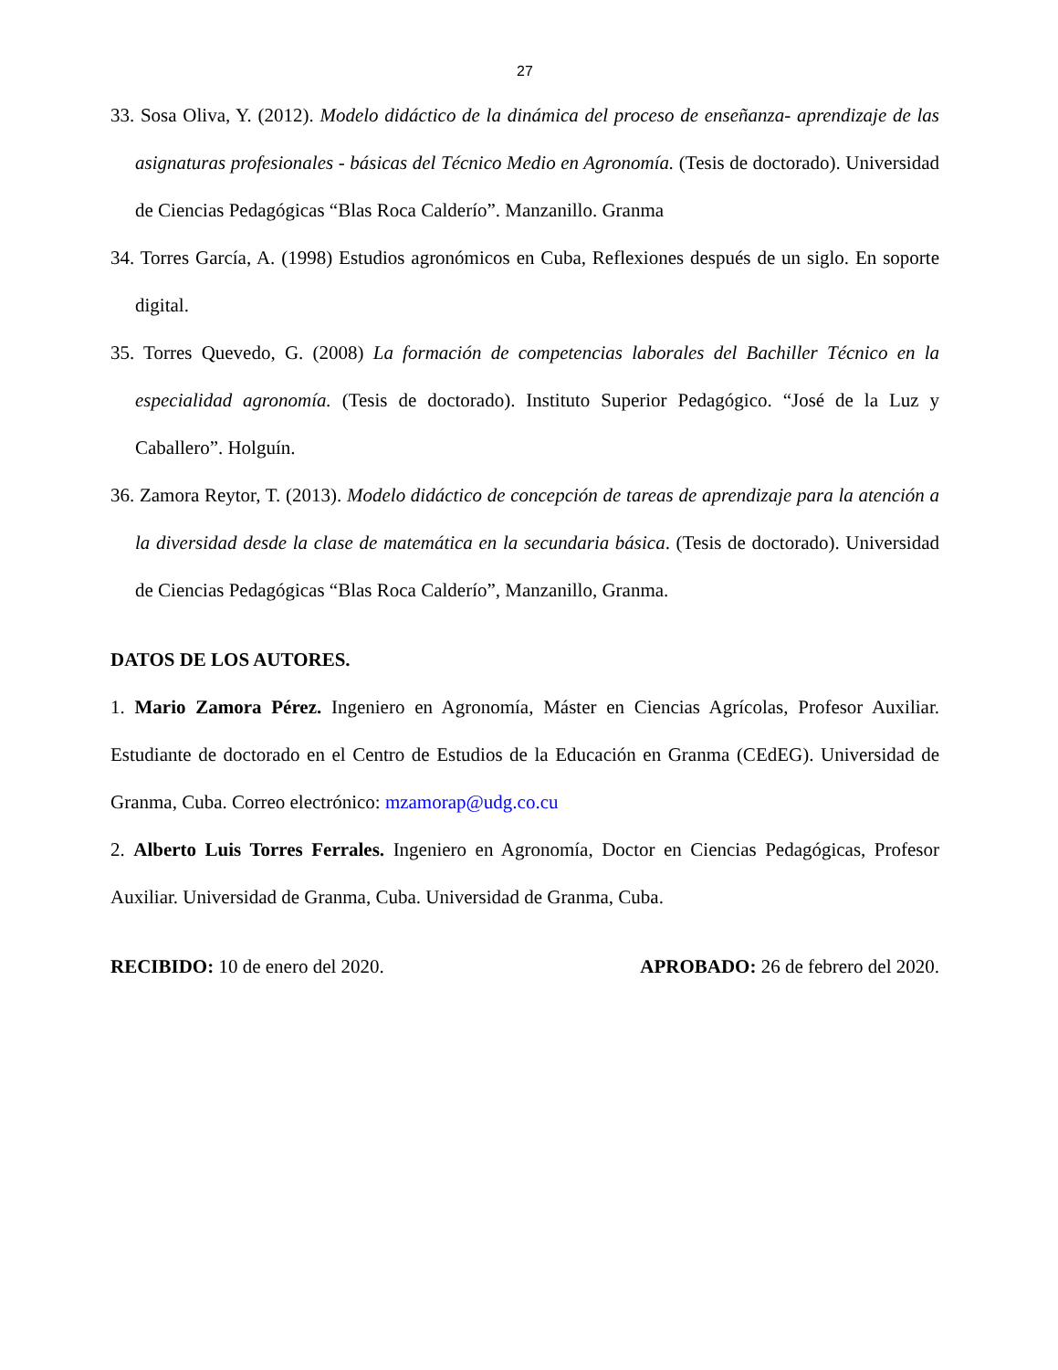27
33. Sosa Oliva, Y. (2012). Modelo didáctico de la dinámica del proceso de enseñanza- aprendizaje de las asignaturas profesionales - básicas del Técnico Medio en Agronomía. (Tesis de doctorado). Universidad de Ciencias Pedagógicas “Blas Roca Calderío”. Manzanillo. Granma
34. Torres García, A. (1998) Estudios agronómicos en Cuba, Reflexiones después de un siglo. En soporte digital.
35. Torres Quevedo, G. (2008) La formación de competencias laborales del Bachiller Técnico en la especialidad agronomía. (Tesis de doctorado). Instituto Superior Pedagógico. “José de la Luz y Caballero”. Holguín.
36. Zamora Reytor, T. (2013). Modelo didáctico de concepción de tareas de aprendizaje para la atención a la diversidad desde la clase de matemática en la secundaria básica. (Tesis de doctorado). Universidad de Ciencias Pedagógicas “Blas Roca Calderío”, Manzanillo, Granma.
DATOS DE LOS AUTORES.
1. Mario Zamora Pérez. Ingeniero en Agronomía, Máster en Ciencias Agrícolas, Profesor Auxiliar. Estudiante de doctorado en el Centro de Estudios de la Educación en Granma (CEdEG). Universidad de Granma, Cuba. Correo electrónico: mzamorap@udg.co.cu
2. Alberto Luis Torres Ferrales. Ingeniero en Agronomía, Doctor en Ciencias Pedagógicas, Profesor Auxiliar. Universidad de Granma, Cuba. Universidad de Granma, Cuba.
RECIBIDO: 10 de enero del 2020. APROBADO: 26 de febrero del 2020.